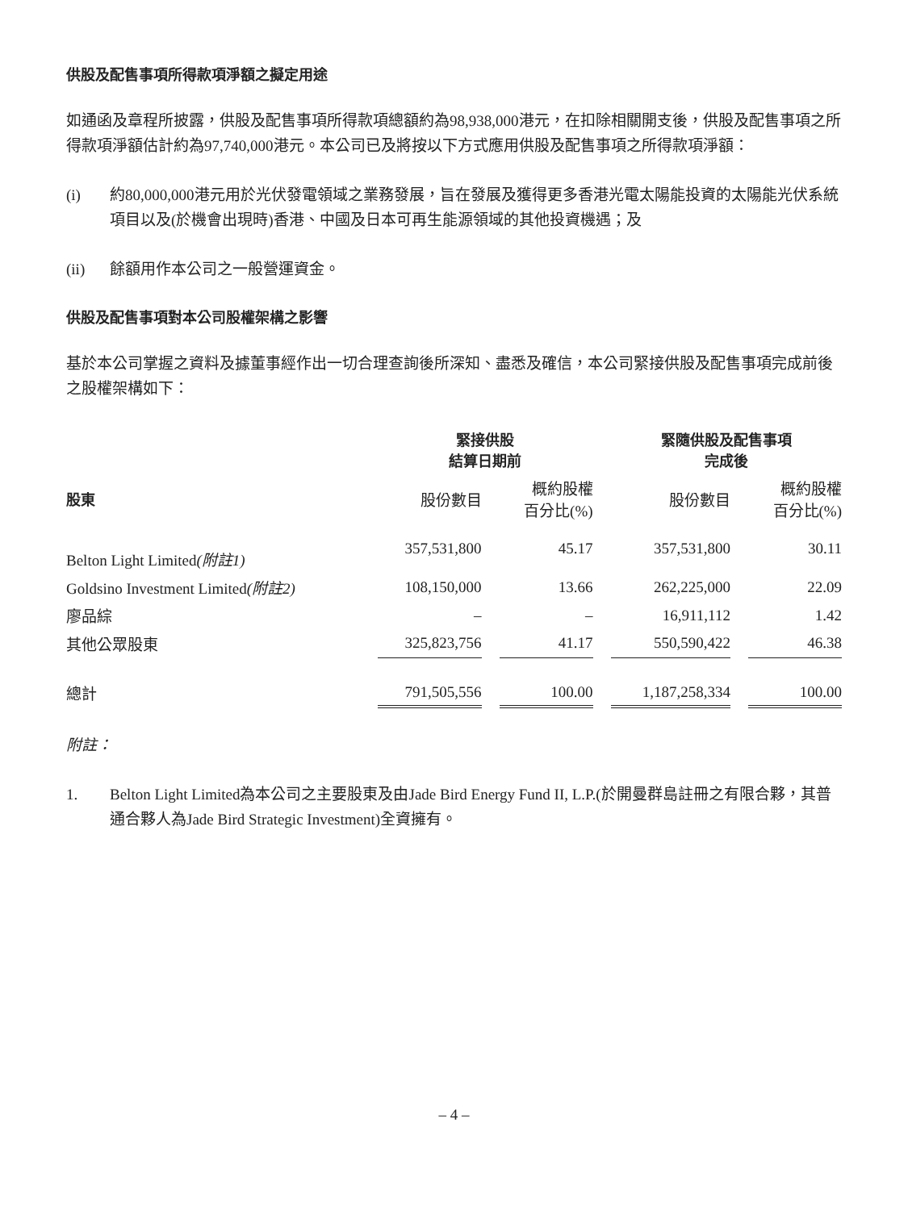供股及配售事項所得款項淨額之擬定用途
如通函及章程所披露，供股及配售事項所得款項總額約為98,938,000港元，在扣除相關開支後，供股及配售事項之所得款項淨額估計約為97,740,000港元。本公司已及將按以下方式應用供股及配售事項之所得款項淨額：
(i) 約80,000,000港元用於光伏發電領域之業務發展，旨在發展及獲得更多香港光電太陽能投資的太陽能光伏系統項目以及(於機會出現時)香港、中國及日本可再生能源領域的其他投資機遇；及
(ii) 餘額用作本公司之一般營運資金。
供股及配售事項對本公司股權架構之影響
基於本公司掌握之資料及據董事經作出一切合理查詢後所深知、盡悉及確信，本公司緊接供股及配售事項完成前後之股權架構如下：
| | 緊接供股 結算日期前 | | | | 緊隨供股及配售事項 完成後 | | |
| --- | --- | --- | --- | --- | --- | --- | --- |
| 股東 | 股份數目 | | 概約股權 百分比(%) | | 股份數目 | | 概約股權 百分比(%) |
| Belton Light Limited (附註1) | 357,531,800 | | 45.17 | | 357,531,800 | | 30.11 |
| Goldsino Investment Limited (附註2) | 108,150,000 | | 13.66 | | 262,225,000 | | 22.09 |
| 廖品綜 | – | | – | | 16,911,112 | | 1.42 |
| 其他公眾股東 | 325,823,756 | | 41.17 | | 550,590,422 | | 46.38 |
| 總計 | 791,505,556 | | 100.00 | | 1,187,258,334 | | 100.00 |
附註：
1. Belton Light Limited為本公司之主要股東及由Jade Bird Energy Fund II, L.P.(於開曼群島註冊之有限合夥，其普通合夥人為Jade Bird Strategic Investment)全資擁有。
– 4 –